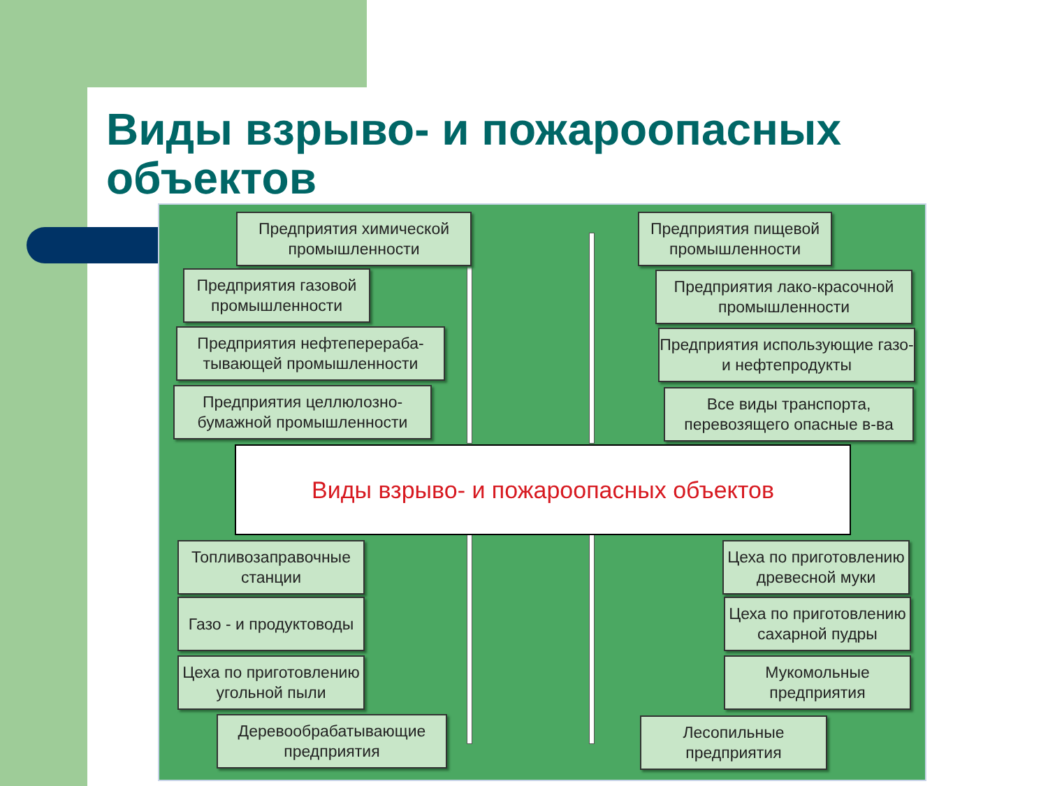Виды взрыво- и пожароопасных объектов
Предприятия химической промышленности
Предприятия газовой промышленности
Предприятия нефтеперераба-тывающей промышленности
Предприятия целлюлозно-бумажной промышленности
Предприятия пищевой промышленности
Предприятия лако-красочной промышленности
Предприятия использующие газо- и нефтепродукты
Все виды транспорта, перевозящего опасные в-ва
Виды взрыво- и пожароопасных объектов
Топливозаправочные станции
Газо - и продуктоводы
Цеха по приготовлению угольной пыли
Деревообрабатывающие предприятия
Цеха по приготовлению древесной муки
Цеха по приготовлению сахарной пудры
Мукомольные предприятия
Лесопильные предприятия